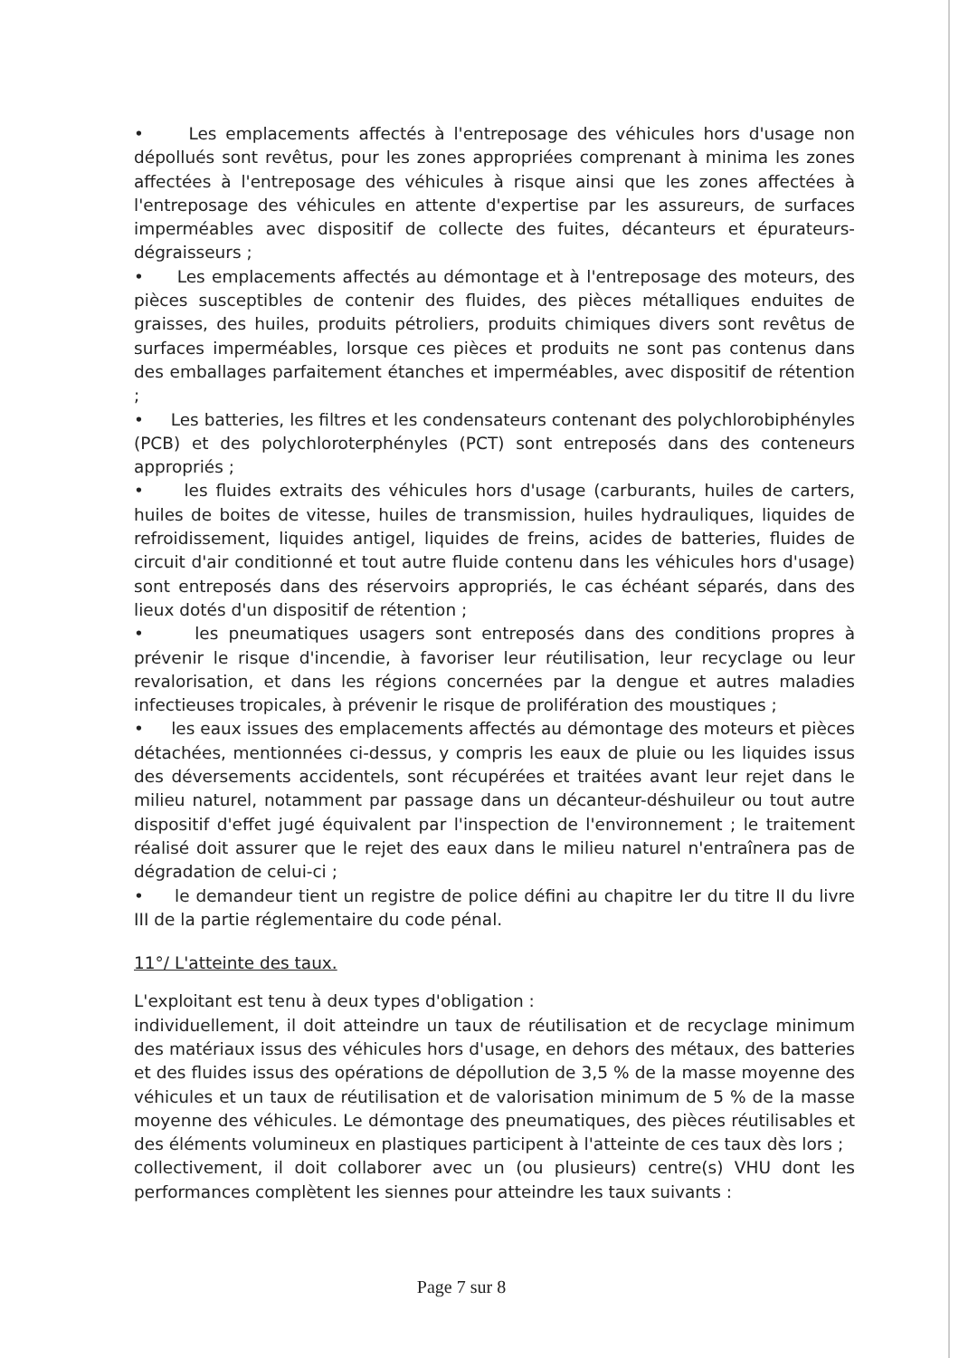• Les emplacements affectés à l'entreposage des véhicules hors d'usage non dépollués sont revêtus, pour les zones appropriées comprenant à minima les zones affectées à l'entreposage des véhicules à risque ainsi que les zones affectées à l'entreposage des véhicules en attente d'expertise par les assureurs, de surfaces imperméables avec dispositif de collecte des fuites, décanteurs et épurateurs-dégraisseurs ;
• Les emplacements affectés au démontage et à l'entreposage des moteurs, des pièces susceptibles de contenir des fluides, des pièces métalliques enduites de graisses, des huiles, produits pétroliers, produits chimiques divers sont revêtus de surfaces imperméables, lorsque ces pièces et produits ne sont pas contenus dans des emballages parfaitement étanches et imperméables, avec dispositif de rétention ;
• Les batteries, les filtres et les condensateurs contenant des polychlorobiphényles (PCB) et des polychloroterphényles (PCT) sont entreposés dans des conteneurs appropriés ;
• les fluides extraits des véhicules hors d'usage (carburants, huiles de carters, huiles de boites de vitesse, huiles de transmission, huiles hydrauliques, liquides de refroidissement, liquides antigel, liquides de freins, acides de batteries, fluides de circuit d'air conditionné et tout autre fluide contenu dans les véhicules hors d'usage) sont entreposés dans des réservoirs appropriés, le cas échéant séparés, dans des lieux dotés d'un dispositif de rétention ;
• les pneumatiques usagers sont entreposés dans des conditions propres à prévenir le risque d'incendie, à favoriser leur réutilisation, leur recyclage ou leur revalorisation, et dans les régions concernées par la dengue et autres maladies infectieuses tropicales, à prévenir le risque de prolifération des moustiques ;
• les eaux issues des emplacements affectés au démontage des moteurs et pièces détachées, mentionnées ci-dessus, y compris les eaux de pluie ou les liquides issus des déversements accidentels, sont récupérées et traitées avant leur rejet dans le milieu naturel, notamment par passage dans un décanteur-déshuileur ou tout autre dispositif d'effet jugé équivalent par l'inspection de l'environnement ; le traitement réalisé doit assurer que le rejet des eaux dans le milieu naturel n'entraînera pas de dégradation de celui-ci ;
• le demandeur tient un registre de police défini au chapitre Ier du titre II du livre III de la partie réglementaire du code pénal.
11°/ L'atteinte des taux.
L'exploitant est tenu à deux types d'obligation :
individuellement, il doit atteindre un taux de réutilisation et de recyclage minimum des matériaux issus des véhicules hors d'usage, en dehors des métaux, des batteries et des fluides issus des opérations de dépollution de 3,5 % de la masse moyenne des véhicules et un taux de réutilisation et de valorisation minimum de 5 % de la masse moyenne des véhicules. Le démontage des pneumatiques, des pièces réutilisables et des éléments volumineux en plastiques participent à l'atteinte de ces taux dès lors ;
collectivement, il doit collaborer avec un (ou plusieurs) centre(s) VHU dont les performances complètent les siennes pour atteindre les taux suivants :
Page 7 sur 8